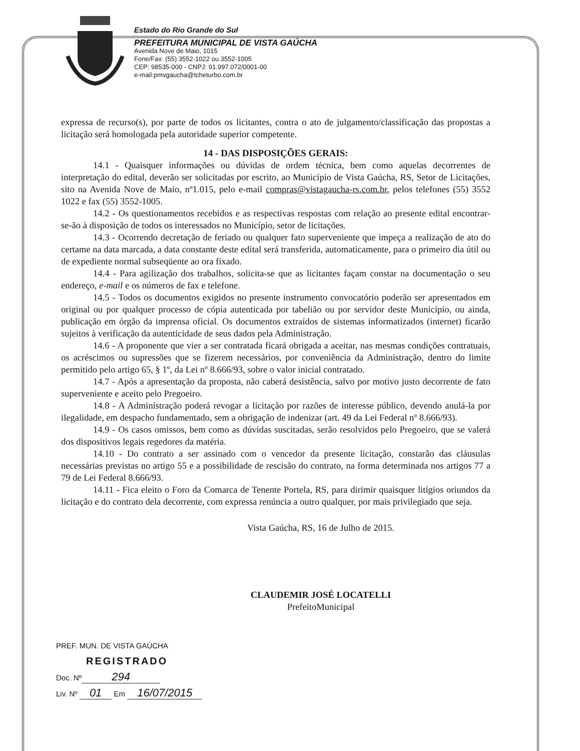Estado do Rio Grande do Sul
PREFEITURA MUNICIPAL DE VISTA GAÚCHA
Avenida Nove de Maio, 1015
Fone/Fax: (55) 3552-1022 ou 3552-1005
CEP: 98535-000 - CNPJ: 91.997.072/0001-00
e-mail:pmvgaucha@tcheturbo.com.br
expressa de recurso(s), por parte de todos os licitantes, contra o ato de julgamento/classificação das propostas a licitação será homologada pela autoridade superior competente.
14 - DAS DISPOSIÇÕES GERAIS:
14.1 - Quaisquer informações ou dúvidas de ordem técnica, bem como aquelas decorrentes de interpretação do edital, deverão ser solicitadas por escrito, ao Município de Vista Gaúcha, RS, Setor de Licitações, sito na Avenida Nove de Maio, nº1.015, pelo e-mail compras@vistagaucha-rs.com.br, pelos telefones (55) 3552 1022 e fax (55) 3552-1005.
14.2 - Os questionamentos recebidos e as respectivas respostas com relação ao presente edital encontrar-se-ão à disposição de todos os interessados no Município, setor de licitações.
14.3 - Ocorrendo decretação de feriado ou qualquer fato superveniente que impeça a realização de ato do certame na data marcada, a data constante deste edital será transferida, automaticamente, para o primeiro dia útil ou de expediente normal subseqüente ao ora fixado.
14.4 - Para agilização dos trabalhos, solicita-se que as licitantes façam constar na documentação o seu endereço, e-mail e os números de fax e telefone.
14.5 - Todos os documentos exigidos no presente instrumento convocatório poderão ser apresentados em original ou por qualquer processo de cópia autenticada por tabelião ou por servidor deste Município, ou ainda, publicação em órgão da imprensa oficial. Os documentos extraídos de sistemas informatizados (internet) ficarão sujeitos à verificação da autenticidade de seus dados pela Administração.
14.6 - A proponente que vier a ser contratada ficará obrigada a aceitar, nas mesmas condições contratuais, os acréscimos ou supressões que se fizerem necessários, por conveniência da Administração, dentro do limite permitido pelo artigo 65, § 1º, da Lei nº 8.666/93, sobre o valor inicial contratado.
14.7 - Após a apresentação da proposta, não caberá desistência, salvo por motivo justo decorrente de fato superveniente e aceito pelo Pregoeiro.
14.8 - A Administração poderá revogar a licitação por razões de interesse público, devendo anulá-la por ilegalidade, em despacho fundamentado, sem a obrigação de indenizar (art. 49 da Lei Federal nº 8.666/93).
14.9 - Os casos omissos, bem como as dúvidas suscitadas, serão resolvidos pelo Pregoeiro, que se valerá dos dispositivos legais regedores da matéria.
14.10 - Do contrato a ser assinado com o vencedor da presente licitação, constarão das cláusulas necessárias previstas no artigo 55 e a possibilidade de rescisão do contrato, na forma determinada nos artigos 77 a 79 de Lei Federal 8.666/93.
14.11 - Fica eleito o Foro da Comarca de Tenente Portela, RS, para dirimir quaisquer litígios oriundos da licitação e do contrato dela decorrente, com expressa renúncia a outro qualquer, por mais privilegiado que seja.
Vista Gaúcha, RS, 16 de Julho de 2015.
CLAUDEMIR JOSÉ LOCATELLI
PrefeitoMunicipal
PREF. MUN. DE VISTA GAÚCHA
REGISTRADO
Doc. Nº 294
Liv. Nº 01 Em 16/07/2015